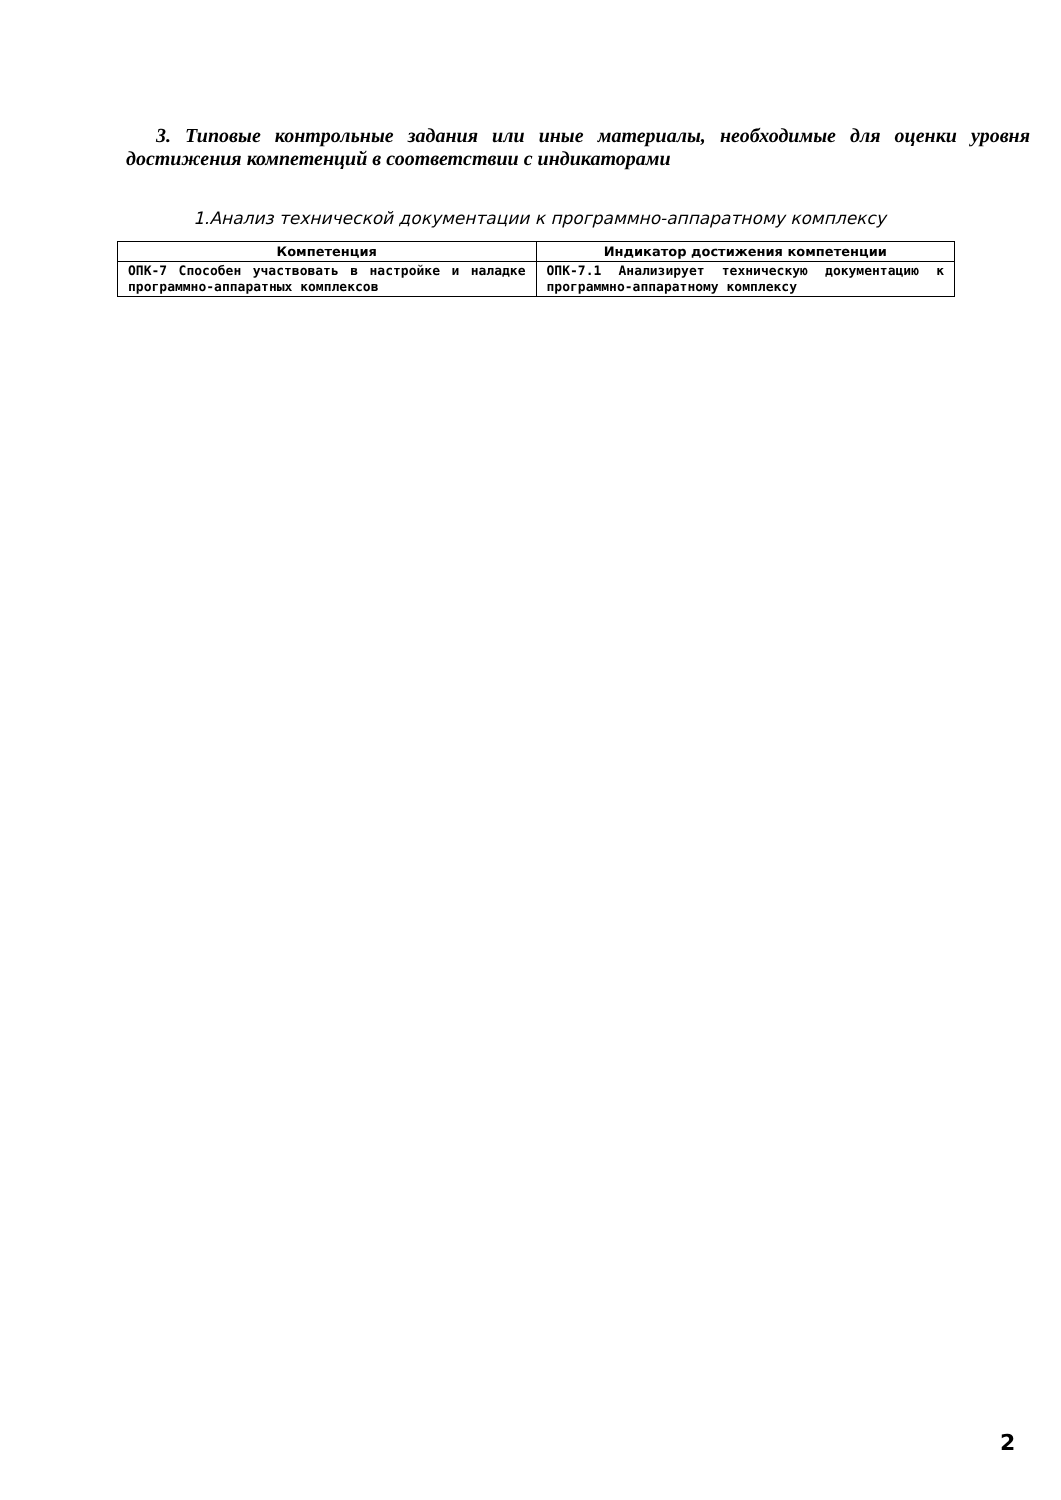3. Типовые контрольные задания или иные материалы, необходимые для оценки уровня достижения компетенций в соответствии с индикаторами
1.Анализ технической документации к программно-аппаратному комплексу
| Компетенция | Индикатор достижения компетенции |
| --- | --- |
| ОПК-7 Способен участвовать в настройке и наладке программно-аппаратных комплексов | ОПК-7.1 Анализирует техническую документацию к программно-аппаратному комплексу |
2